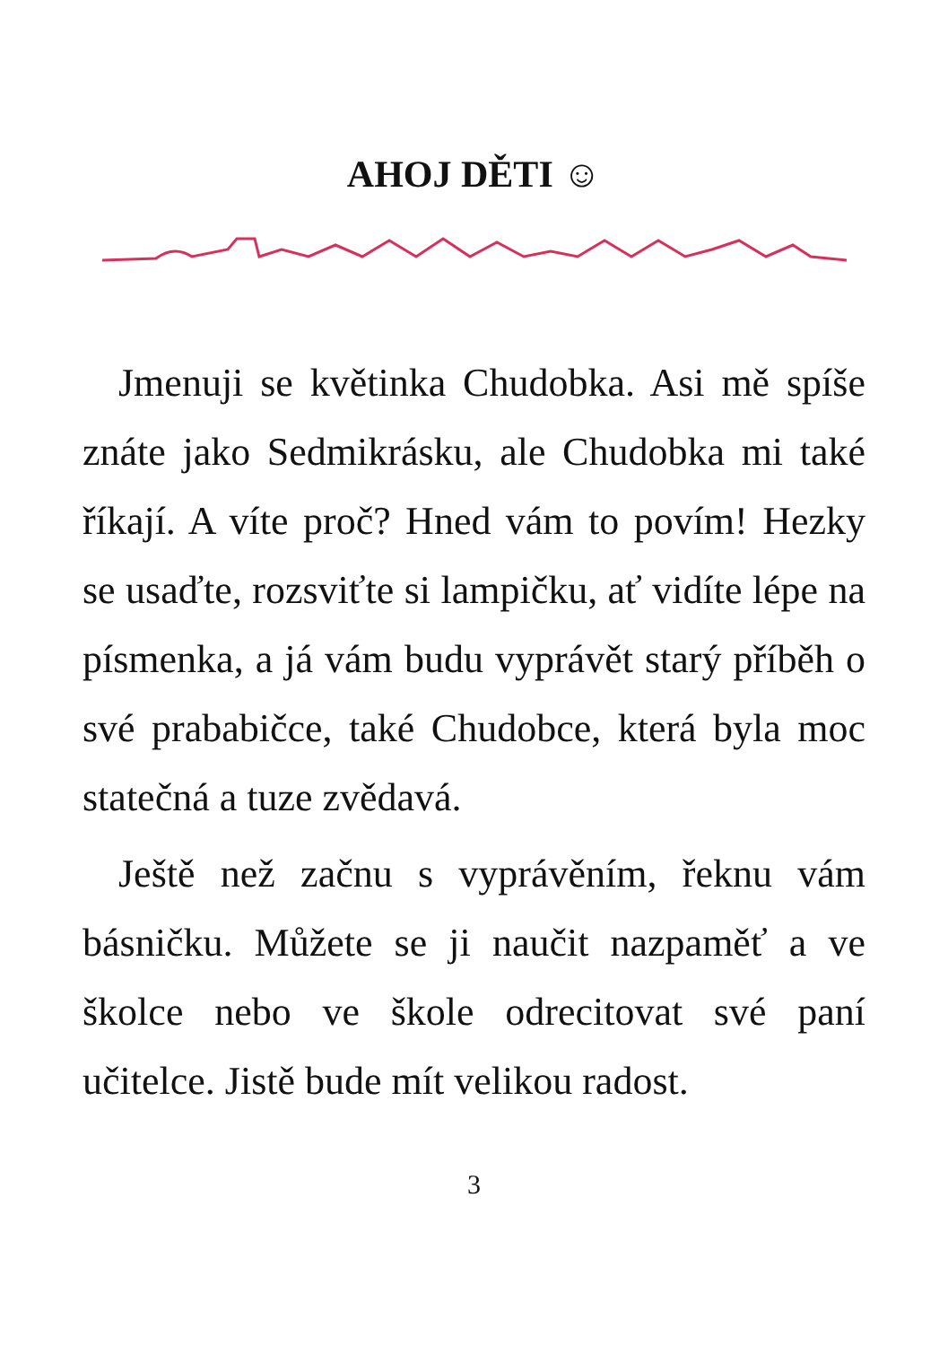AHOJ DĚTI ☺
Jmenuji se květinka Chudobka. Asi mě spíše znáte jako Sedmikrásku, ale Chudobka mi také říkají. A víte proč? Hned vám to povím! Hezky se usaďte, rozsviťte si lampičku, ať vidíte lépe na písmenka, a já vám budu vyprávět starý příběh o své prababičce, také Chudobce, která byla moc statečná a tuze zvědavá.
Ještě než začnu s vyprávěním, řeknu vám básničku. Můžete se ji naučit nazpaměť a ve školce nebo ve škole odrecitovat své paní učitelce. Jistě bude mít velikou radost.
3